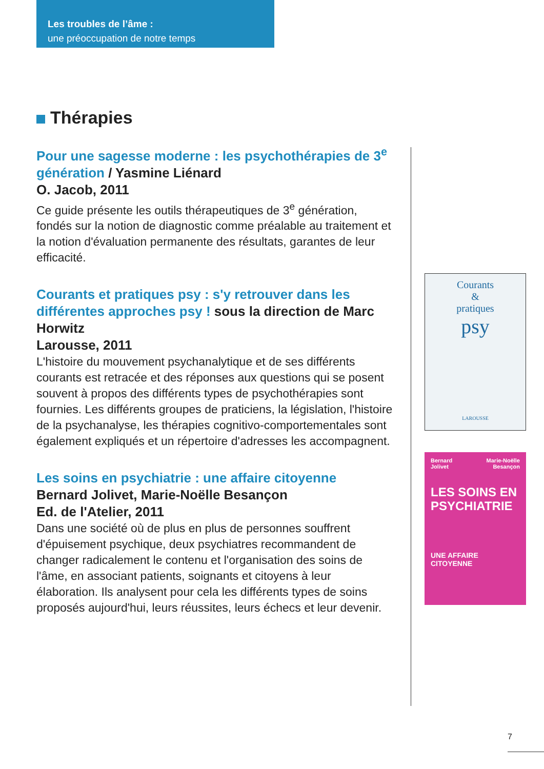Les troubles de l’âme :
une préoccupation de notre temps
Thérapies
Pour une sagesse moderne : les psychothérapies de 3<sup>e</sup> génération / Yasmine Liénard
O. Jacob, 2011
Ce guide présente les outils thérapeutiques de 3<sup>e</sup> génération, fondés sur la notion de diagnostic comme préalable au traitement et la notion d'évaluation permanente des résultats, garantes de leur efficacité.
Courants et pratiques psy : s'y retrouver dans les différentes approches psy ! sous la direction de Marc Horwitz
Larousse, 2011
L'histoire du mouvement psychanalytique et de ses différents courants est retracée et des réponses aux questions qui se posent souvent à propos des différents types de psychothérapies sont fournies. Les différents groupes de praticiens, la législation, l'histoire de la psychanalyse, les thérapies cognitivo-comportementales sont également expliqués et un répertoire d'adresses les accompagnent.
Les soins en psychiatrie : une affaire citoyenne
Bernard Jolivet, Marie-Noëlle Besançon
Ed. de l'Atelier, 2011
Dans une société où de plus en plus de personnes souffrent d'épuisement psychique, deux psychiatres recommandent de changer radicalement le contenu et l'organisation des soins de l'âme, en associant patients, soignants et citoyens à leur élaboration. Ils analysent pour cela les différents types de soins proposés aujourd'hui, leurs réussites, leurs échecs et leur devenir.
Courants
&
pratiques
psy
LAROUSSE
Bernard
Jolivet Marie-Noëlle
Besançon
LES SOINS EN PSYCHIATRIE
UNE AFFAIRE CITOYENNE
7